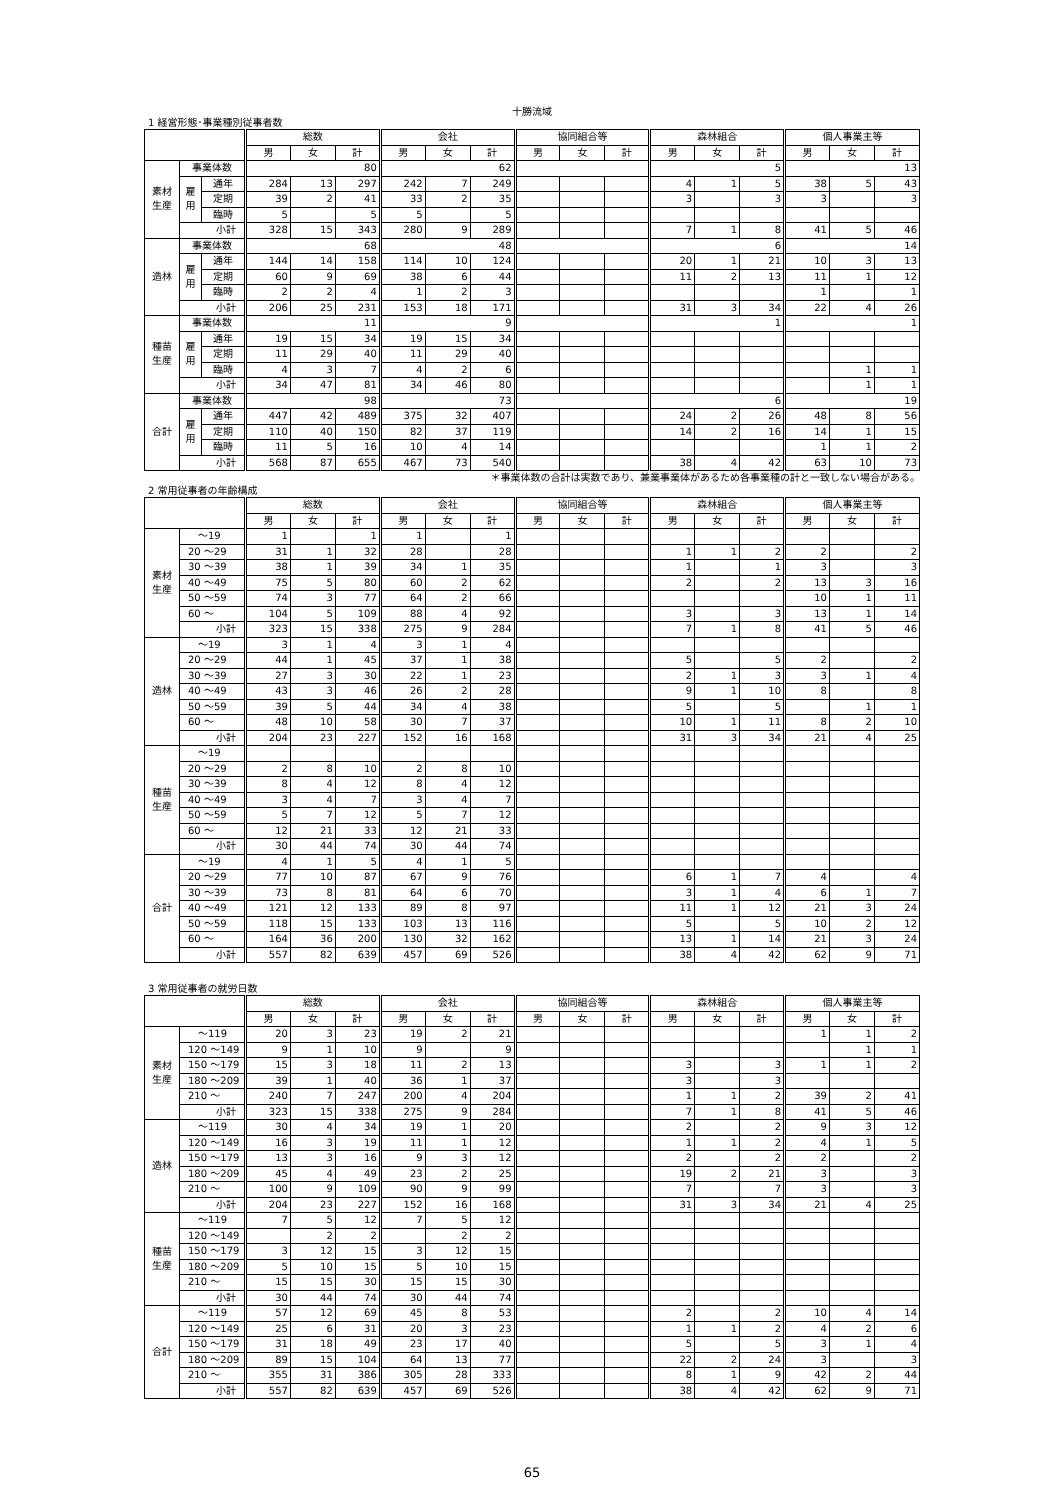十勝流域
1 経営形態･事業種別従事者数
| | | | 総数 | | | 会社 | | | 協同組合等 | | | 森林組合 | | | 個人事業主等 | | |
| --- | --- | --- | --- | --- | --- | --- | --- | --- | --- | --- | --- | --- | --- | --- | --- | --- | --- |
| | | | 男 | 女 | 計 | 男 | 女 | 計 | 男 | 女 | 計 | 男 | 女 | 計 | 男 | 女 | 計 |
| 素材 生産 | 事業体数 | | 80 | | | 62 | | | | | | 5 | | | 13 | | |
| | 雇 用 | 通年 | 284 | 13 | 297 | 242 | 7 | 249 | | | | 4 | 1 | 5 | 38 | 5 | 43 |
| | | 定期 | 39 | 2 | 41 | 33 | 2 | 35 | | | | 3 | | 3 | 3 | | 3 |
| | | 臨時 | 5 | | 5 | 5 | | 5 | | | | | | | | | |
| | 小計 | | 328 | 15 | 343 | 280 | 9 | 289 | | | | 7 | 1 | 8 | 41 | 5 | 46 |
| 造林 | 事業体数 | | 68 | | | 48 | | | | | | 6 | | | 14 | | |
| | 雇 用 | 通年 | 144 | 14 | 158 | 114 | 10 | 124 | | | | 20 | 1 | 21 | 10 | 3 | 13 |
| | | 定期 | 60 | 9 | 69 | 38 | 6 | 44 | | | | 11 | 2 | 13 | 11 | 1 | 12 |
| | | 臨時 | 2 | 2 | 4 | 1 | 2 | 3 | | | | | | | 1 | | 1 |
| | 小計 | | 206 | 25 | 231 | 153 | 18 | 171 | | | | 31 | 3 | 34 | 22 | 4 | 26 |
| 種苗 生産 | 事業体数 | | 11 | | | 9 | | | | | | 1 | | | 1 | | |
| | 雇 用 | 通年 | 19 | 15 | 34 | 19 | 15 | 34 | | | | | | | | | |
| | | 定期 | 11 | 29 | 40 | 11 | 29 | 40 | | | | | | | | | |
| | | 臨時 | 4 | 3 | 7 | 4 | 2 | 6 | | | | | | | | 1 | 1 |
| | 小計 | | 34 | 47 | 81 | 34 | 46 | 80 | | | | | | | | 1 | 1 |
| 合計 | 事業体数 | | 98 | | | 73 | | | | | | 6 | | | 19 | | |
| | 雇 用 | 通年 | 447 | 42 | 489 | 375 | 32 | 407 | | | | 24 | 2 | 26 | 48 | 8 | 56 |
| | | 定期 | 110 | 40 | 150 | 82 | 37 | 119 | | | | 14 | 2 | 16 | 14 | 1 | 15 |
| | | 臨時 | 11 | 5 | 16 | 10 | 4 | 14 | | | | | | | 1 | 1 | 2 |
| | 小計 | | 568 | 87 | 655 | 467 | 73 | 540 | | | | 38 | 4 | 42 | 63 | 10 | 73 |
＊事業体数の合計は実数であり、兼業事業体があるため各事業種の計と一致しない場合がある。
2 常用従事者の年齢構成
| | | 総数 | | | 会社 | | | 協同組合等 | | | 森林組合 | | | 個人事業主等 | | |
| --- | --- | --- | --- | --- | --- | --- | --- | --- | --- | --- | --- | --- | --- | --- | --- | --- |
| | | 男 | 女 | 計 | 男 | 女 | 計 | 男 | 女 | 計 | 男 | 女 | 計 | 男 | 女 | 計 |
| 素材 生産 | ～19 | 1 | | 1 | 1 | | 1 | | | | | | | | | |
| | 20 ～29 | 31 | 1 | 32 | 28 | | 28 | | | | 1 | 1 | 2 | 2 | | 2 |
| | 30 ～39 | 38 | 1 | 39 | 34 | 1 | 35 | | | | 1 | | 1 | 3 | | 3 |
| | 40 ～49 | 75 | 5 | 80 | 60 | 2 | 62 | | | | 2 | | 2 | 13 | 3 | 16 |
| | 50 ～59 | 74 | 3 | 77 | 64 | 2 | 66 | | | | | | | 10 | 1 | 11 |
| | 60 ～ | 104 | 5 | 109 | 88 | 4 | 92 | | | | 3 | | 3 | 13 | 1 | 14 |
| | 小計 | 323 | 15 | 338 | 275 | 9 | 284 | | | | 7 | 1 | 8 | 41 | 5 | 46 |
| 造林 | ～19 | 3 | 1 | 4 | 3 | 1 | 4 | | | | | | | | | |
| | 20 ～29 | 44 | 1 | 45 | 37 | 1 | 38 | | | | 5 | | 5 | 2 | | 2 |
| | 30 ～39 | 27 | 3 | 30 | 22 | 1 | 23 | | | | 2 | 1 | 3 | 3 | 1 | 4 |
| | 40 ～49 | 43 | 3 | 46 | 26 | 2 | 28 | | | | 9 | 1 | 10 | 8 | | 8 |
| | 50 ～59 | 39 | 5 | 44 | 34 | 4 | 38 | | | | 5 | | 5 | | 1 | 1 |
| | 60 ～ | 48 | 10 | 58 | 30 | 7 | 37 | | | | 10 | 1 | 11 | 8 | 2 | 10 |
| | 小計 | 204 | 23 | 227 | 152 | 16 | 168 | | | | 31 | 3 | 34 | 21 | 4 | 25 |
| 種苗 生産 | ～19 | | | | | | | | | | | | | | | |
| | 20 ～29 | 2 | 8 | 10 | 2 | 8 | 10 | | | | | | | | | |
| | 30 ～39 | 8 | 4 | 12 | 8 | 4 | 12 | | | | | | | | | |
| | 40 ～49 | 3 | 4 | 7 | 3 | 4 | 7 | | | | | | | | | |
| | 50 ～59 | 5 | 7 | 12 | 5 | 7 | 12 | | | | | | | | | |
| | 60 ～ | 12 | 21 | 33 | 12 | 21 | 33 | | | | | | | | | |
| | 小計 | 30 | 44 | 74 | 30 | 44 | 74 | | | | | | | | | |
| 合計 | ～19 | 4 | 1 | 5 | 4 | 1 | 5 | | | | | | | | | |
| | 20 ～29 | 77 | 10 | 87 | 67 | 9 | 76 | | | | 6 | 1 | 7 | 4 | | 4 |
| | 30 ～39 | 73 | 8 | 81 | 64 | 6 | 70 | | | | 3 | 1 | 4 | 6 | 1 | 7 |
| | 40 ～49 | 121 | 12 | 133 | 89 | 8 | 97 | | | | 11 | 1 | 12 | 21 | 3 | 24 |
| | 50 ～59 | 118 | 15 | 133 | 103 | 13 | 116 | | | | 5 | | 5 | 10 | 2 | 12 |
| | 60 ～ | 164 | 36 | 200 | 130 | 32 | 162 | | | | 13 | 1 | 14 | 21 | 3 | 24 |
| | 小計 | 557 | 82 | 639 | 457 | 69 | 526 | | | | 38 | 4 | 42 | 62 | 9 | 71 |
3 常用従事者の就労日数
| | | 総数 | | | 会社 | | | 協同組合等 | | | 森林組合 | | | 個人事業主等 | | |
| --- | --- | --- | --- | --- | --- | --- | --- | --- | --- | --- | --- | --- | --- | --- | --- | --- |
| | | 男 | 女 | 計 | 男 | 女 | 計 | 男 | 女 | 計 | 男 | 女 | 計 | 男 | 女 | 計 |
| 素材 生産 | ～119 | 20 | 3 | 23 | 19 | 2 | 21 | | | | | | | 1 | 1 | 2 |
| | 120 ～149 | 9 | 1 | 10 | 9 | | 9 | | | | | | | | 1 | 1 |
| | 150 ～179 | 15 | 3 | 18 | 11 | 2 | 13 | | | | 3 | | 3 | 1 | 1 | 2 |
| | 180 ～209 | 39 | 1 | 40 | 36 | 1 | 37 | | | | 3 | | 3 | | | |
| | 210 ～ | 240 | 7 | 247 | 200 | 4 | 204 | | | | 1 | 1 | 2 | 39 | 2 | 41 |
| | 小計 | 323 | 15 | 338 | 275 | 9 | 284 | | | | 7 | 1 | 8 | 41 | 5 | 46 |
| 造林 | ～119 | 30 | 4 | 34 | 19 | 1 | 20 | | | | 2 | | 2 | 9 | 3 | 12 |
| | 120 ～149 | 16 | 3 | 19 | 11 | 1 | 12 | | | | 1 | 1 | 2 | 4 | 1 | 5 |
| | 150 ～179 | 13 | 3 | 16 | 9 | 3 | 12 | | | | 2 | | 2 | 2 | | 2 |
| | 180 ～209 | 45 | 4 | 49 | 23 | 2 | 25 | | | | 19 | 2 | 21 | 3 | | 3 |
| | 210 ～ | 100 | 9 | 109 | 90 | 9 | 99 | | | | 7 | | 7 | 3 | | 3 |
| | 小計 | 204 | 23 | 227 | 152 | 16 | 168 | | | | 31 | 3 | 34 | 21 | 4 | 25 |
| 種苗 生産 | ～119 | 7 | 5 | 12 | 7 | 5 | 12 | | | | | | | | | |
| | 120 ～149 | | 2 | 2 | | 2 | 2 | | | | | | | | | |
| | 150 ～179 | 3 | 12 | 15 | 3 | 12 | 15 | | | | | | | | | |
| | 180 ～209 | 5 | 10 | 15 | 5 | 10 | 15 | | | | | | | | | |
| | 210 ～ | 15 | 15 | 30 | 15 | 15 | 30 | | | | | | | | | |
| | 小計 | 30 | 44 | 74 | 30 | 44 | 74 | | | | | | | | | |
| 合計 | ～119 | 57 | 12 | 69 | 45 | 8 | 53 | | | | 2 | | 2 | 10 | 4 | 14 |
| | 120 ～149 | 25 | 6 | 31 | 20 | 3 | 23 | | | | 1 | 1 | 2 | 4 | 2 | 6 |
| | 150 ～179 | 31 | 18 | 49 | 23 | 17 | 40 | | | | 5 | | 5 | 3 | 1 | 4 |
| | 180 ～209 | 89 | 15 | 104 | 64 | 13 | 77 | | | | 22 | 2 | 24 | 3 | | 3 |
| | 210 ～ | 355 | 31 | 386 | 305 | 28 | 333 | | | | 8 | 1 | 9 | 42 | 2 | 44 |
| | 小計 | 557 | 82 | 639 | 457 | 69 | 526 | | | | 38 | 4 | 42 | 62 | 9 | 71 |
65